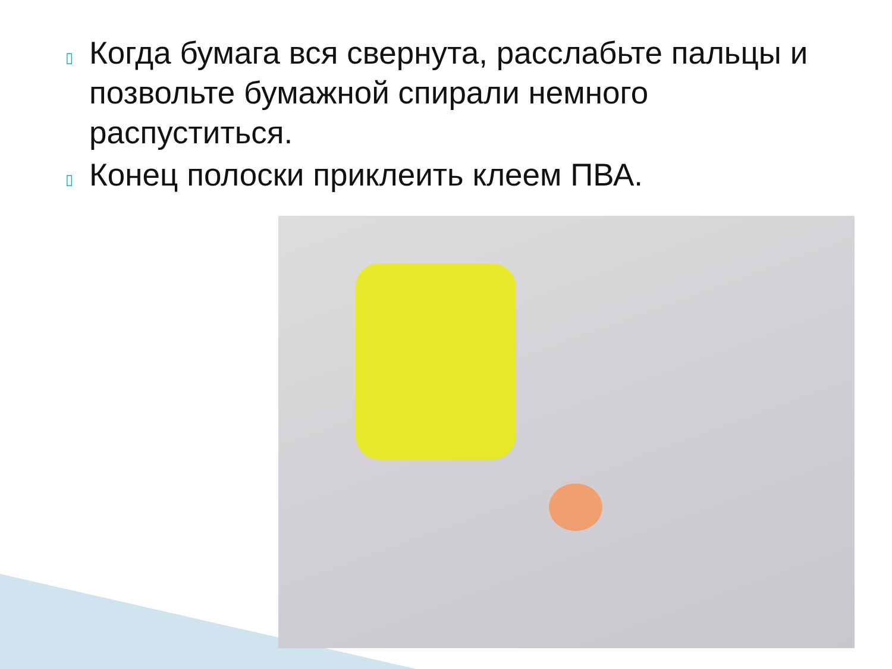▯ Когда бумага вся свернута, расслабьте пальцы и позвольте бумажной спирали немного распуститься.
▯ Конец полоски приклеить клеем ПВА.